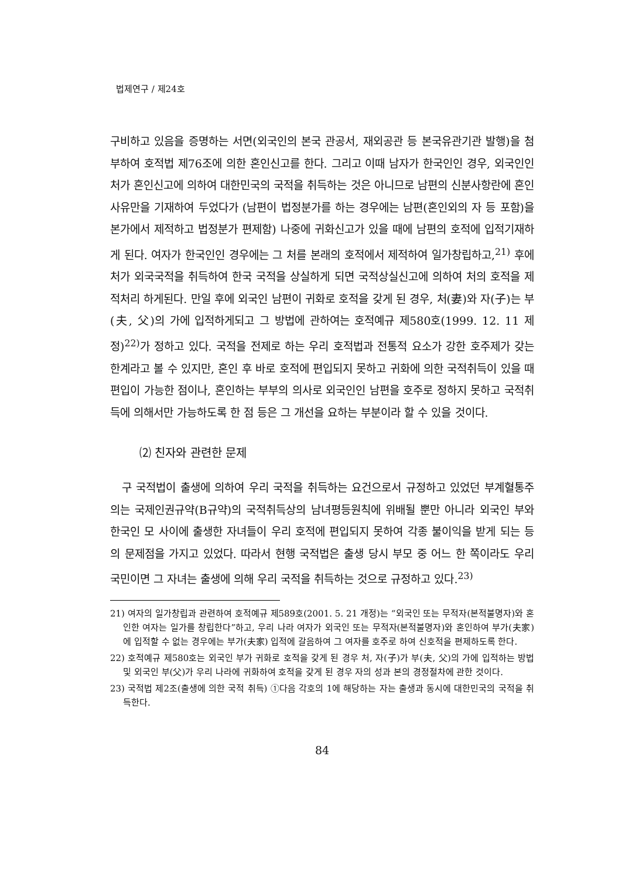법제연구 / 제24호
구비하고 있음을 증명하는 서면(외국인의 본국 관공서, 재외공관 등 본국유관기관 발행)을 첨부하여 호적법 제76조에 의한 혼인신고를 한다. 그리고 이때 남자가 한국인인 경우, 외국인인 처가 혼인신고에 의하여 대한민국의 국적을 취득하는 것은 아니므로 남편의 신분사항란에 혼인사유만을 기재하여 두었다가 (남편이 법정분가를 하는 경우에는 남편(혼인외의 자 등 포함)을 본가에서 제적하고 법정분가 편제함) 나중에 귀화신고가 있을 때에 남편의 호적에 입적기재하게 된다. 여자가 한국인인 경우에는 그 처를 본래의 호적에서 제적하여 일가창립하고,<sup>21)</sup> 후에 처가 외국국적을 취득하여 한국 국적을 상실하게 되면 국적상실신고에 의하여 처의 호적을 제적처리 하게된다. 만일 후에 외국인 남편이 귀화로 호적을 갖게 된 경우, 처(妻)와 자(子)는 부(夫, 父)의 가에 입적하게되고 그 방법에 관하여는 호적예규 제580호(1999. 12. 11 제정)<sup>22)</sup>가 정하고 있다. 국적을 전제로 하는 우리 호적법과 전통적 요소가 강한 호주제가 갖는 한계라고 볼 수 있지만, 혼인 후 바로 호적에 편입되지 못하고 귀화에 의한 국적취득이 있을 때 편입이 가능한 점이나, 혼인하는 부부의 의사로 외국인인 남편을 호주로 정하지 못하고 국적취득에 의해서만 가능하도록 한 점 등은 그 개선을 요하는 부분이라 할 수 있을 것이다.
⑵ 친자와 관련한 문제
구 국적법이 출생에 의하여 우리 국적을 취득하는 요건으로서 규정하고 있었던 부계혈통주의는 국제인권규약(B규약)의 국적취득상의 남녀평등원칙에 위배될 뿐만 아니라 외국인 부와 한국인 모 사이에 출생한 자녀들이 우리 호적에 편입되지 못하여 각종 불이익을 받게 되는 등의 문제점을 가지고 있었다. 따라서 현행 국적법은 출생 당시 부모 중 어느 한 쪽이라도 우리 국민이면 그 자녀는 출생에 의해 우리 국적을 취득하는 것으로 규정하고 있다.<sup>23)</sup>
21) 여자의 일가창립과 관련하여 호적예규 제589호(2001. 5. 21 개정)는 “외국인 또는 무적자(본적불명자)와 혼인한 여자는 일가를 창립한다”하고, 우리 나라 여자가 외국인 또는 무적자(본적불명자)와 혼인하여 부가(夫家)에 입적할 수 없는 경우에는 부가(夫家) 입적에 갈음하여 그 여자를 호주로 하여 신호적을 편제하도록 한다.
22) 호적예규 제580호는 외국인 부가 귀화로 호적을 갖게 된 경우 처, 자(子)가 부(夫, 父)의 가에 입적하는 방법 및 외국인 부(父)가 우리 나라에 귀화하여 호적을 갖게 된 경우 자의 성과 본의 경정절차에 관한 것이다.
23) 국적법 제2조(출생에 의한 국적 취득) ①다음 각호의 1에 해당하는 자는 출생과 동시에 대한민국의 국적을 취득한다.
84